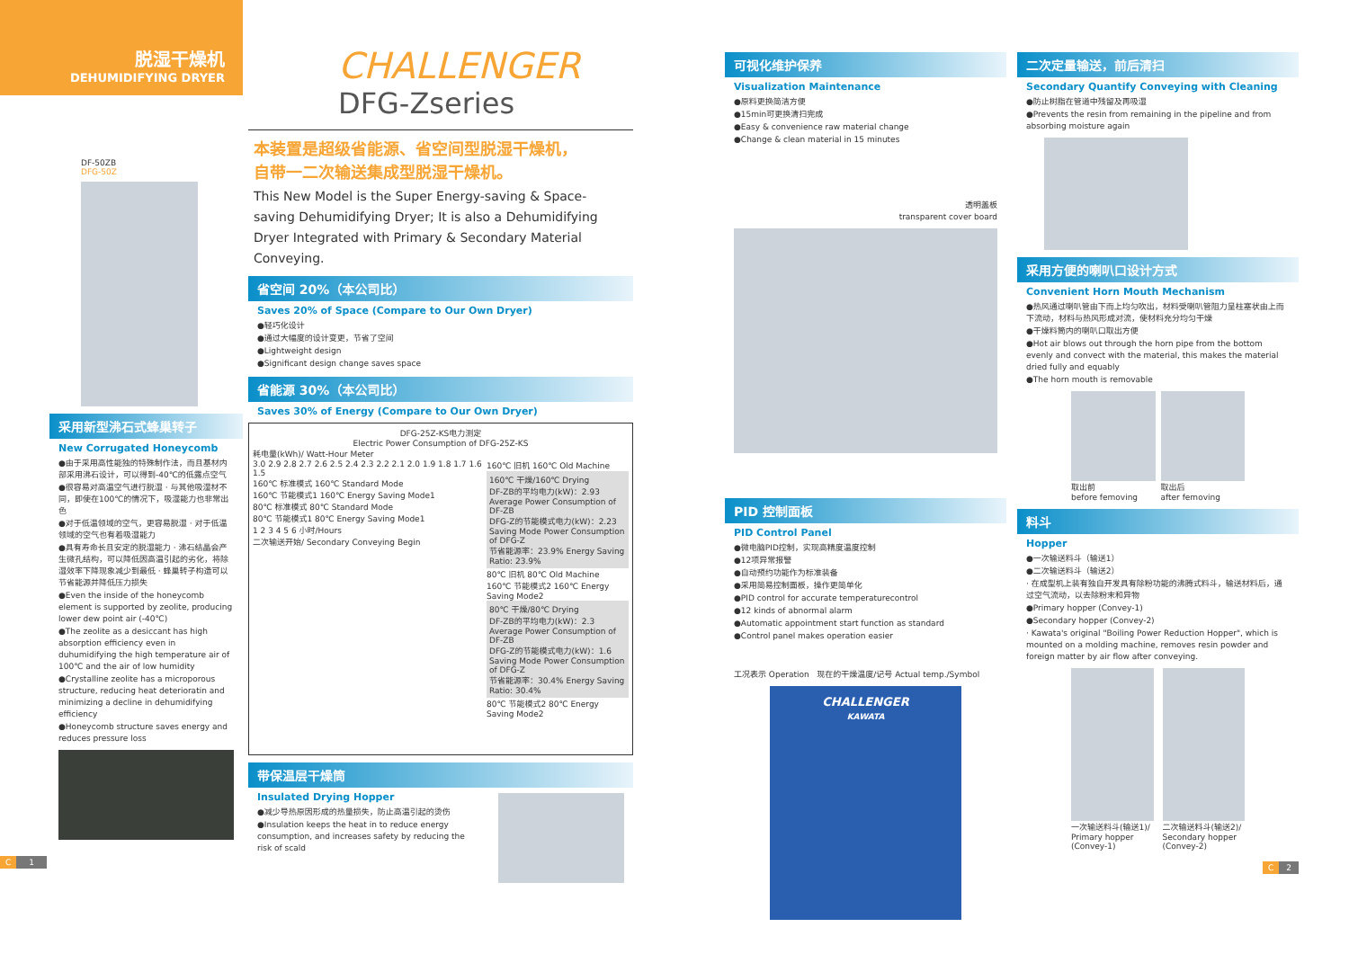脱湿干燥机
DEHUMIDIFYING DRYER
DF-50ZB
DFG-50Z
采用新型沸石式蜂巢转子
New Corrugated Honeycomb
●由于采用高性能独的特殊制作法，而且基材内部采用沸石设计，可以得到-40℃的低露点空气
●很容易对高温空气进行脱湿 · 与其他吸湿材不同，即使在100℃的情况下，吸湿能力也非常出色
●对于低温领域的空气，更容易脱湿 · 对于低温领域的空气也有着吸湿能力
●具有寿命长且安定的脱湿能力 · 沸石结晶会产生微孔结构，可以降低因高温引起的劣化，将除湿效率下降现象减少到最低 · 蜂巢转子构造可以节省能源并降低压力损失
●Even the inside of the honeycomb element is supported by zeolite, producing lower dew point air (-40℃)
●The zeolite as a desiccant has high absorption efficiency even in duhumidifying the high temperature air of 100℃ and the air of low humidity
●Crystalline zeolite has a microporous structure, reducing heat deterioratin and minimizing a decline in dehumidifying efficiency
●Honeycomb structure saves energy and reduces pressure loss
C 1
CHALLENGER
DFG-Zseries
本装置是超级省能源、省空间型脱湿干燥机，
自带一二次输送集成型脱湿干燥机。
This New Model is the Super Energy-saving & Space-saving Dehumidifying Dryer; It is also a Dehumidifying Dryer Integrated with Primary & Secondary Material Conveying.
省空间 20%（本公司比）
Saves 20% of Space (Compare to Our Own Dryer)
●轻巧化设计
●通过大幅度的设计变更，节省了空间
●Lightweight design
●Significant design change saves space
省能源 30%（本公司比）
Saves 30% of Energy (Compare to Our Own Dryer)
DFG-25Z-KS电力测定
Electric Power Consumption of DFG-25Z-KS
耗电量(kWh)/ Watt-Hour Meter
3.0 2.9 2.8 2.7 2.6 2.5 2.4 2.3 2.2 2.1 2.0 1.9 1.8 1.7 1.6 1.5
160℃ 标准模式 160℃ Standard Mode
160℃ 节能模式1 160℃ Energy Saving Mode1
80℃ 标准模式 80℃ Standard Mode
80℃ 节能模式1 80℃ Energy Saving Mode1
1 2 3 4 5 6 小时/Hours
二次输送开始/ Secondary Conveying Begin
160℃ 旧机 160℃ Old Machine
160℃ 干燥/160℃ Drying
DF-ZB的平均电力(kW)：2.93 Average Power Consumption of DF-ZB
DFG-Z的节能模式电力(kW)：2.23 Saving Mode Power Consumption of DFG-Z
节省能源率：23.9% Energy Saving Ratio: 23.9%
80℃ 旧机 80℃ Old Machine
160℃ 节能模式2 160℃ Energy Saving Mode2
80℃ 干燥/80℃ Drying
DF-ZB的平均电力(kW)：2.3 Average Power Consumption of DF-ZB
DFG-Z的节能模式电力(kW)：1.6 Saving Mode Power Consumption of DFG-Z
节省能源率：30.4% Energy Saving Ratio: 30.4%
80℃ 节能模式2 80℃ Energy Saving Mode2
带保温层干燥筒
Insulated Drying Hopper
●减少导热原因形成的热量损失，防止高温引起的烫伤
●Insulation keeps the heat in to reduce energy consumption, and increases safety by reducing the risk of scald
可视化维护保养
Visualization Maintenance
●原料更换简洁方便
●15min可更换清扫完成
●Easy & convenience raw material change
●Change & clean material in 15 minutes
透明盖板
transparent cover board
PID 控制面板
PID Control Panel
●微电脑PID控制，实现高精度温度控制
●12项异常报警
●自动预约功能作为标准装备
●采用简易控制面板，操作更简单化
●PID control for accurate temperaturecontrol
●12 kinds of abnormal alarm
●Automatic appointment start function as standard
●Control panel makes operation easier
工况表示 Operation 现在的干燥温度/记号 Actual temp./Symbol
CHALLENGER
KAWATA
二次定量输送，前后清扫
Secondary Quantify Conveying with Cleaning
●防止树脂在管道中残留及再吸湿
●Prevents the resin from remaining in the pipeline and from absorbing moisture again
采用方便的喇叭口设计方式
Convenient Horn Mouth Mechanism
●热风通过喇叭管由下而上均匀吹出，材料受喇叭管阻力呈柱塞状由上而下流动，材料与热风形成对流，使材料充分均匀干燥
●干燥料筒内的喇叭口取出方便
●Hot air blows out through the horn pipe from the bottom evenly and convect with the material, this makes the material dried fully and equably
●The horn mouth is removable
取出前
before femoving
取出后
after femoving
料斗
Hopper
●一次输送料斗（输送1）
●二次输送料斗（输送2）
· 在成型机上装有独自开发具有除粉功能的沸腾式料斗，输送材料后，通过空气流动，以去除粉末和异物
●Primary hopper (Convey-1)
●Secondary hopper (Convey-2)
· Kawata's original "Boiling Power Reduction Hopper", which is mounted on a molding machine, removes resin powder and foreign matter by air flow after conveying.
一次输送料斗(输送1)/ Primary hopper (Convey-1)
二次输送料斗(输送2)/ Secondary hopper (Convey-2)
C 2